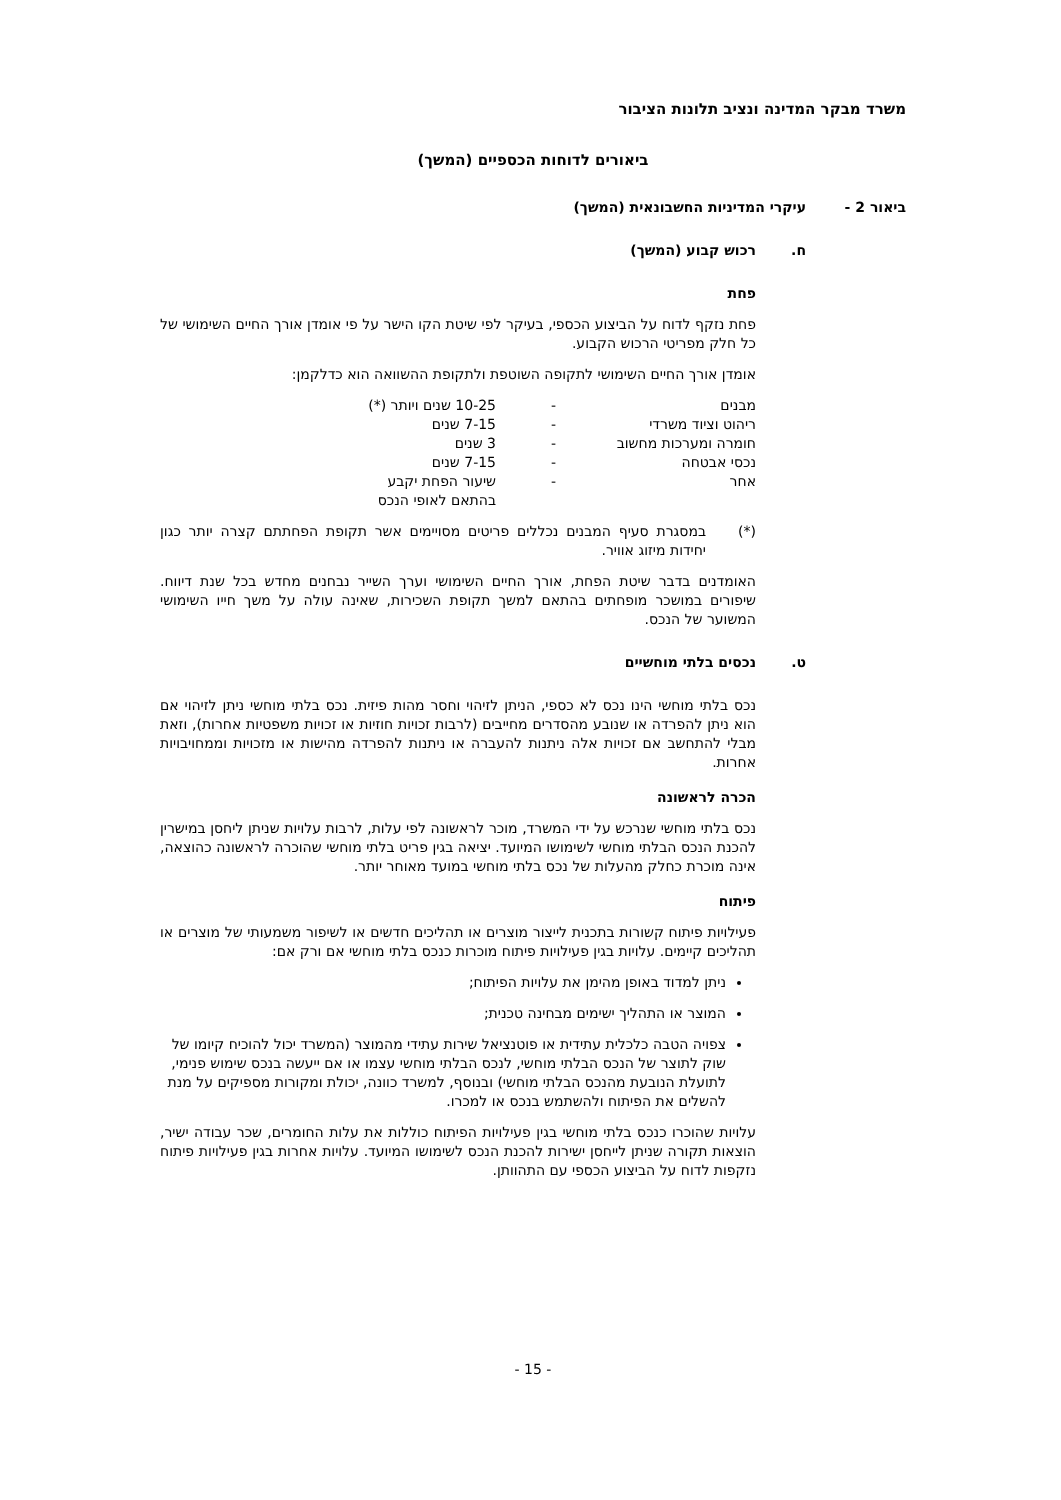משרד מבקר המדינה ונציב תלונות הציבור
ביאורים לדוחות הכספיים (המשך)
ביאור 2 - עיקרי המדיניות החשבונאית (המשך)
ח. רכוש קבוע (המשך)
פחת
פחת נזקף לדוח על הביצוע הכספי, בעיקר לפי שיטת הקו הישר על פי אומדן אורך החיים השימושי של כל חלק מפריטי הרכוש הקבוע.
אומדן אורך החיים השימושי לתקופה השוטפת ולתקופת ההשוואה הוא כדלקמן:
| מבנים | - | 10-25 שנים ויותר (*) |
| ריהוט וציוד משרדי | - | 7-15 שנים |
| חומרה ומערכות מחשוב | - | 3 שנים |
| נכסי אבטחה | - | 7-15 שנים |
| אחר | - | שיעור הפחת יקבע בהתאם לאופי הנכס |
(*) במסגרת סעיף המבנים נכללים פריטים מסויימים אשר תקופת הפחתתם קצרה יותר כגון יחידות מיזוג אוויר.
האומדנים בדבר שיטת הפחת, אורך החיים השימושי וערך השייר נבחנים מחדש בכל שנת דיווח. שיפורים במושכר מופחתים בהתאם למשך תקופת השכירות, שאינה עולה על משך חייו השימושי המשוער של הנכס.
ט. נכסים בלתי מוחשיים
נכס בלתי מוחשי הינו נכס לא כספי, הניתן לזיהוי וחסר מהות פיזית. נכס בלתי מוחשי ניתן לזיהוי אם הוא ניתן להפרדה או שנובע מהסדרים מחייבים (לרבות זכויות חוזיות או זכויות משפטיות אחרות), וזאת מבלי להתחשב אם זכויות אלה ניתנות להעברה או ניתנות להפרדה מהישות או מזכויות וממחויבויות אחרות.
הכרה לראשונה
נכס בלתי מוחשי שנרכש על ידי המשרד, מוכר לראשונה לפי עלות, לרבות עלויות שניתן ליחסן במישרין להכנת הנכס הבלתי מוחשי לשימושו המיועד. יציאה בגין פריט בלתי מוחשי שהוכרה לראשונה כהוצאה, אינה מוכרת כחלק מהעלות של נכס בלתי מוחשי במועד מאוחר יותר.
פיתוח
פעילויות פיתוח קשורות בתכנית לייצור מוצרים או תהליכים חדשים או לשיפור משמעותי של מוצרים או תהליכים קיימים. עלויות בגין פעילויות פיתוח מוכרות כנכס בלתי מוחשי אם ורק אם:
ניתן למדוד באופן מהימן את עלויות הפיתוח;
המוצר או התהליך ישימים מבחינה טכנית;
צפויה הטבה כלכלית עתידית או פוטנציאל שירות עתידי מהמוצר (המשרד יכול להוכיח קיומו של שוק לתוצר של הנכס הבלתי מוחשי, לנכס הבלתי מוחשי עצמו או אם ייעשה בנכס שימוש פנימי, לתועלת הנובעת מהנכס הבלתי מוחשי) ובנוסף, למשרד כוונה, יכולת ומקורות מספיקים על מנת להשלים את הפיתוח ולהשתמש בנכס או למכרו.
עלויות שהוכרו כנכס בלתי מוחשי בגין פעילויות הפיתוח כוללות את עלות החומרים, שכר עבודה ישיר, הוצאות תקורה שניתן לייחסן ישירות להכנת הנכס לשימושו המיועד. עלויות אחרות בגין פעילויות פיתוח נזקפות לדוח על הביצוע הכספי עם התהוותן.
- 15 -